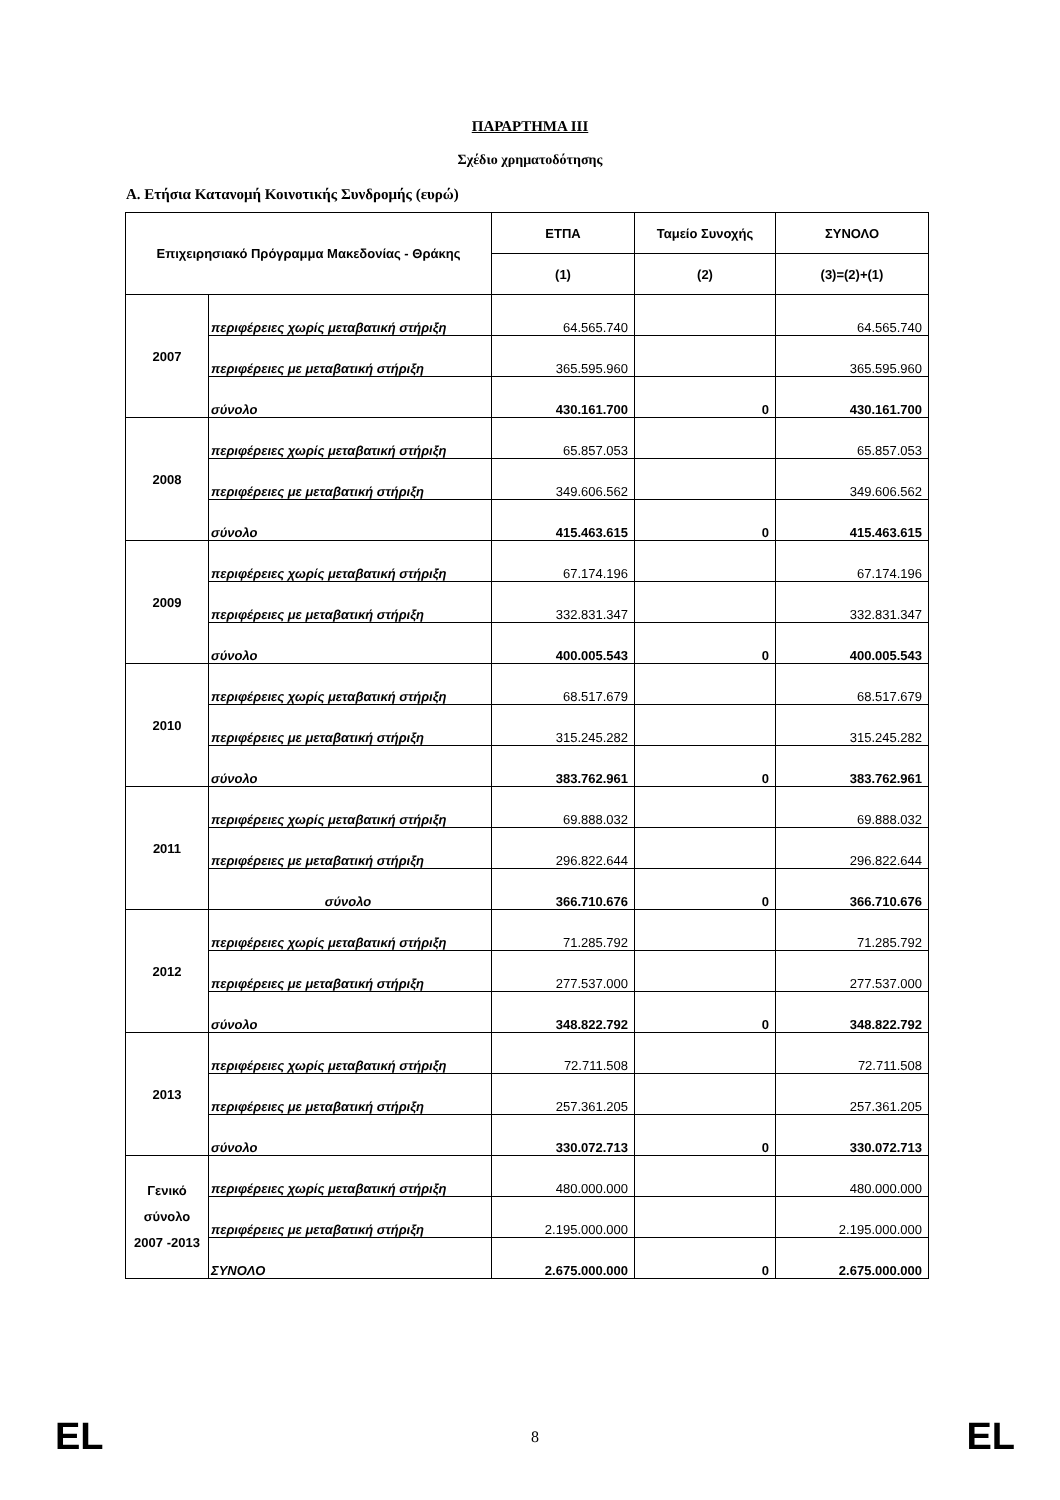ΠΑΡΑΡΤΗΜΑ ΙΙΙ
Σχέδιο χρηματοδότησης
A. Ετήσια Κατανομή Κοινοτικής Συνδρομής (ευρώ)
| Επιχειρησιακό Πρόγραμμα Μακεδονίας - Θράκης | | ΕΤΠΑ | Ταμείο Συνοχής | ΣΥΝΟΛΟ |
| --- | --- | --- | --- | --- |
| | | (1) | (2) | (3)=(2)+(1) |
| 2007 | περιφέρειες χωρίς μεταβατική στήριξη | 64.565.740 | | 64.565.740 |
| | περιφέρειες με μεταβατική στήριξη | 365.595.960 | | 365.595.960 |
| | σύνολο | 430.161.700 | 0 | 430.161.700 |
| 2008 | περιφέρειες χωρίς μεταβατική στήριξη | 65.857.053 | | 65.857.053 |
| | περιφέρειες με μεταβατική στήριξη | 349.606.562 | | 349.606.562 |
| | σύνολο | 415.463.615 | 0 | 415.463.615 |
| 2009 | περιφέρειες χωρίς μεταβατική στήριξη | 67.174.196 | | 67.174.196 |
| | περιφέρειες με μεταβατική στήριξη | 332.831.347 | | 332.831.347 |
| | σύνολο | 400.005.543 | 0 | 400.005.543 |
| 2010 | περιφέρειες χωρίς μεταβατική στήριξη | 68.517.679 | | 68.517.679 |
| | περιφέρειες με μεταβατική στήριξη | 315.245.282 | | 315.245.282 |
| | σύνολο | 383.762.961 | 0 | 383.762.961 |
| 2011 | περιφέρειες χωρίς μεταβατική στήριξη | 69.888.032 | | 69.888.032 |
| | περιφέρειες με μεταβατική στήριξη | 296.822.644 | | 296.822.644 |
| | σύνολο | 366.710.676 | 0 | 366.710.676 |
| 2012 | περιφέρειες χωρίς μεταβατική στήριξη | 71.285.792 | | 71.285.792 |
| | περιφέρειες με μεταβατική στήριξη | 277.537.000 | | 277.537.000 |
| | σύνολο | 348.822.792 | 0 | 348.822.792 |
| 2013 | περιφέρειες χωρίς μεταβατική στήριξη | 72.711.508 | | 72.711.508 |
| | περιφέρειες με μεταβατική στήριξη | 257.361.205 | | 257.361.205 |
| | σύνολο | 330.072.713 | 0 | 330.072.713 |
| Γενικό σύνολο 2007 -2013 | περιφέρειες χωρίς μεταβατική στήριξη | 480.000.000 | | 480.000.000 |
| | περιφέρειες με μεταβατική στήριξη | 2.195.000.000 | | 2.195.000.000 |
| | ΣΥΝΟΛΟ | 2.675.000.000 | 0 | 2.675.000.000 |
EL 8 EL